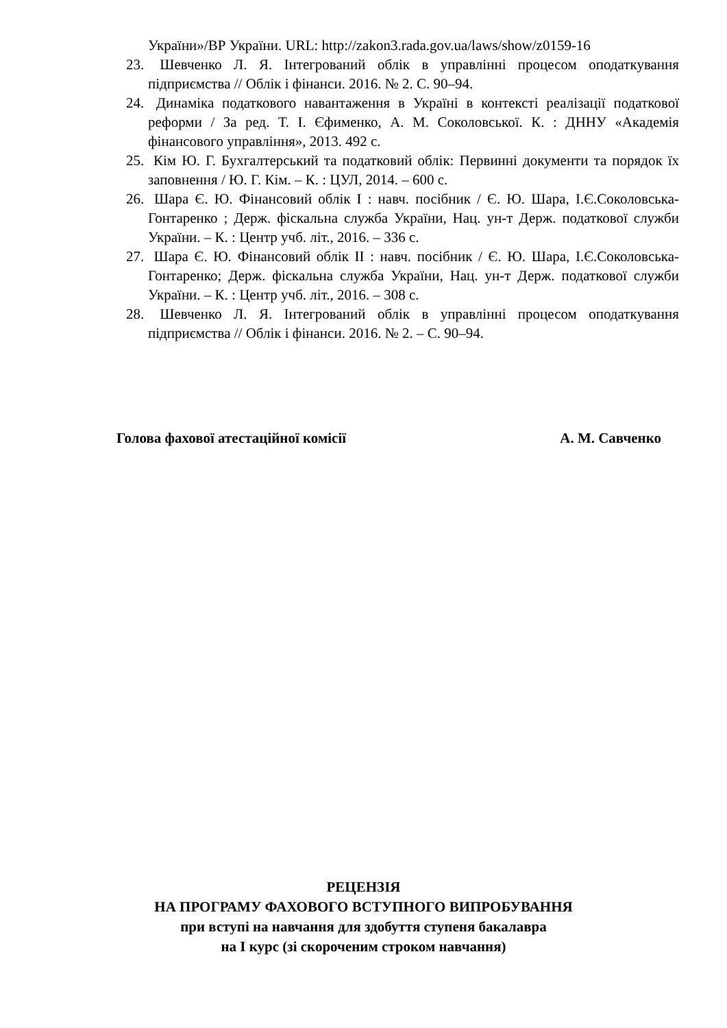України»/ВР України. URL: http://zakon3.rada.gov.ua/laws/show/z0159-16
23. Шевченко Л. Я. Інтегрований облік в управлінні процесом оподаткування підприємства // Облік і фінанси. 2016. № 2. С. 90–94.
24. Динаміка податкового навантаження в Україні в контексті реалізації податкової реформи / За ред. Т. І. Єфименко, А. М. Соколовської. К. : ДННУ «Академія фінансового управління», 2013. 492 с.
25. Кім Ю. Г. Бухгалтерський та податковий облік: Первинні документи та порядок їх заповнення / Ю. Г. Кім. – К. : ЦУЛ, 2014. – 600 с.
26. Шара Є. Ю. Фінансовий облік І : навч. посібник / Є. Ю. Шара, І.Є.Соколовська-Гонтаренко ; Держ. фіскальна служба України, Нац. ун-т Держ. податкової служби України. – К. : Центр учб. літ., 2016. – 336 с.
27. Шара Є. Ю. Фінансовий облік ІІ : навч. посібник / Є. Ю. Шара, І.Є.Соколовська-Гонтаренко; Держ. фіскальна служба України, Нац. ун-т Держ. податкової служби України. – К. : Центр учб. літ., 2016. – 308 с.
28. Шевченко Л. Я. Інтегрований облік в управлінні процесом оподаткування підприємства // Облік і фінанси. 2016. № 2. – С. 90–94.
Голова фахової атестаційної комісії А. М. Савченко
РЕЦЕНЗІЯ
НА ПРОГРАМУ ФАХОВОГО ВСТУПНОГО ВИПРОБУВАННЯ
при вступі на навчання для здобуття ступеня бакалавра
на I курс (зі скороченим строком навчання)